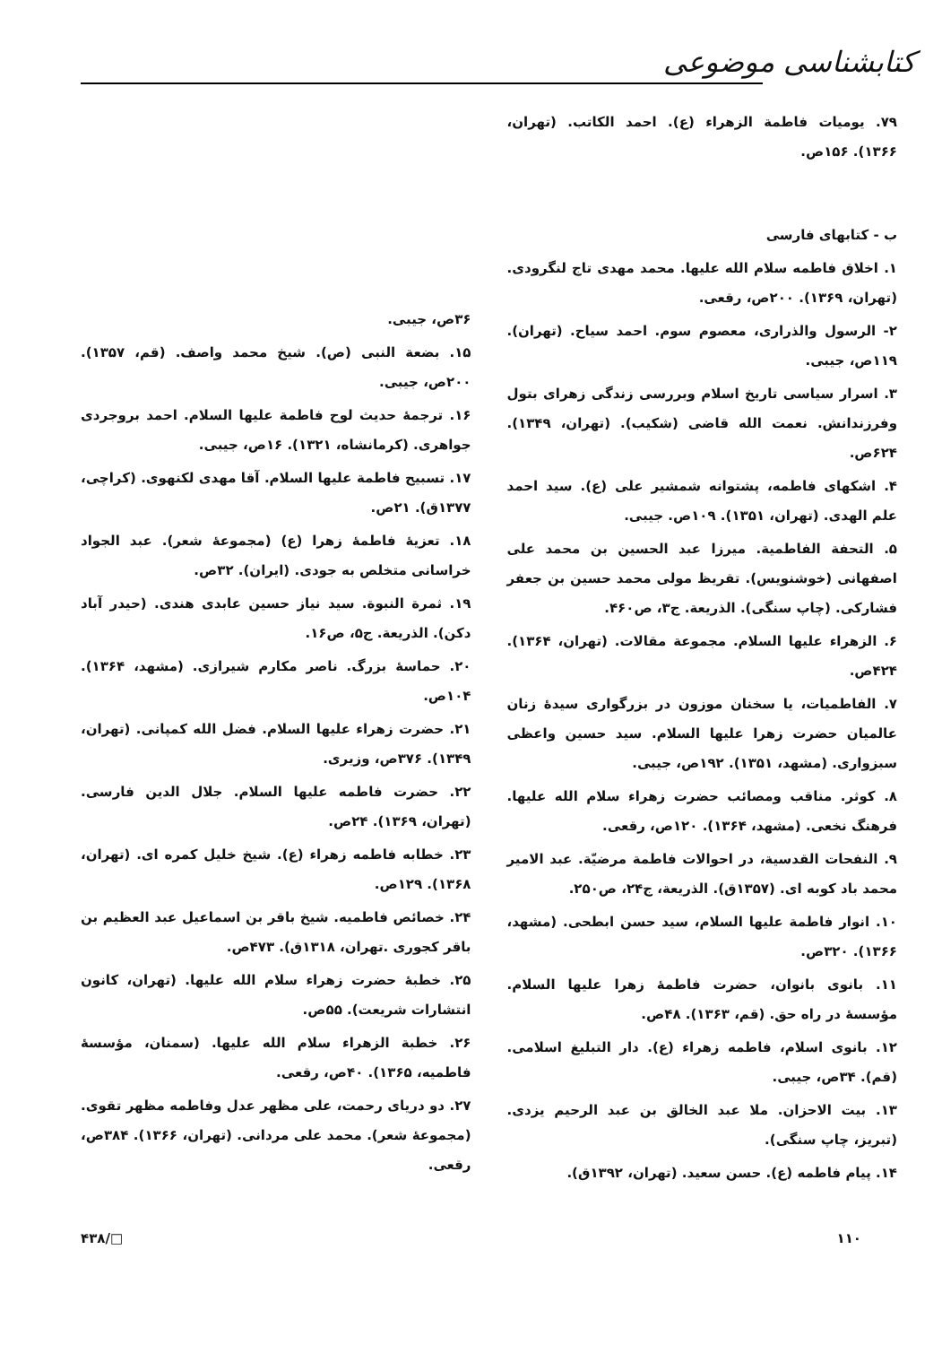کتابشناسی موضوعی
۷۹. یومیات فاطمة الزهراء (ع). احمد الکاتب. (تهران، ۱۳۶۶). ۱۵۶ص.
ب - کتابهای فارسی
۱. اخلاق فاطمه سلام الله علیها. محمد مهدی تاج لنگرودی. (تهران، ۱۳۶۹). ۲۰۰ص، رقعی.
۲- الرسول والذراری، معصوم سوم. احمد سیاح. (تهران). ۱۱۹ص، جیبی.
۳. اسرار سیاسی تاریخ اسلام وبررسی زندگی زهرای بتول وفرزندانش. نعمت الله قاضی (شکیب). (تهران، ۱۳۴۹). ۶۲۴ص.
۴. اشکهای فاطمه، پشتوانه شمشیر علی (ع). سید احمد علم الهدی. (تهران، ۱۳۵۱). ۱۰۹ص. جیبی.
۵. التحفة الفاطمیة. میرزا عبد الحسین بن محمد علی اصفهانی (خوشنویس). تقریظ مولی محمد حسین بن جعفر فشارکی. (چاپ سنگی). الذریعة. ج۳، ص۴۶۰.
۶. الزهراء علیها السلام. مجموعة مقالات. (تهران، ۱۳۶۴). ۴۲۴ص.
۷. الفاطمیات، یا سخنان موزون در بزرگواری سیدهٔ زنان عالمیان حضرت زهرا علیها السلام. سید حسین واعظی سبزواری. (مشهد، ۱۳۵۱). ۱۹۲ص، جیبی.
۸. کوثر. مناقب ومصائب حضرت زهراء سلام الله علیها. فرهنگ نخعی. (مشهد، ۱۳۶۴). ۱۲۰ص، رقعی.
۹. النفحات القدسیة، در احوالات فاطمة مرضیّة. عبد الامیر محمد باد کوبه ای. (۱۳۵۷ق). الذریعة، ج۲۴، ص۲۵۰.
۱۰. انوار فاطمة علیها السلام، سید حسن ابطحی. (مشهد، ۱۳۶۶). ۳۲۰ص.
۱۱. بانوی بانوان، حضرت فاطمهٔ زهرا علیها السلام. مؤسسهٔ در راه حق. (قم، ۱۳۶۳). ۴۸ص.
۱۲. بانوی اسلام، فاطمه زهراء (ع). دار التبلیغ اسلامی. (قم). ۳۴ص، جیبی.
۱۳. بیت الاحزان. ملا عبد الخالق بن عبد الرحیم یزدی. (تبریز، چاپ سنگی).
۱۴. پیام فاطمه (ع). حسن سعید. (تهران، ۱۳۹۲ق).
۳۶ص، جیبی.
۱۵. بضعة النبی (ص). شیخ محمد واصف. (قم، ۱۳۵۷). ۲۰۰ص، جیبی.
۱۶. ترجمهٔ حدیث لوح فاطمة علیها السلام. احمد بروجردی جواهری. (کرمانشاه، ۱۳۲۱). ۱۶ص، جیبی.
۱۷. تسبیح فاطمة علیها السلام. آقا مهدی لکنهوی. (کراچی، ۱۳۷۷ق). ۲۱ص.
۱۸. تعزیهٔ فاطمهٔ زهرا (ع) (مجموعهٔ شعر). عبد الجواد خراسانی متخلص به جودی. (ایران). ۳۲ص.
۱۹. ثمرة النبوة. سید نیاز حسین عابدی هندی. (حیدر آباد دکن). الذریعة. ج۵، ص۱۶.
۲۰. حماسهٔ بزرگ. ناصر مکارم شیرازی. (مشهد، ۱۳۶۴). ۱۰۴ص.
۲۱. حضرت زهراء علیها السلام. فضل الله کمپانی. (تهران، ۱۳۴۹). ۳۷۶ص، وزیری.
۲۲. حضرت فاطمه علیها السلام. جلال الدین فارسی. (تهران، ۱۳۶۹). ۲۴ص.
۲۳. خطابه فاطمه زهراء (ع). شیخ خلیل کمره ای. (تهران، ۱۳۶۸). ۱۲۹ص.
۲۴. خصائص فاطمیه. شیخ باقر بن اسماعیل عبد العظیم بن باقر کجوری .تهران، ۱۳۱۸ق). ۴۷۳ص.
۲۵. خطبهٔ حضرت زهراء سلام الله علیها. (تهران، کانون انتشارات شریعت). ۵۵ص.
۲۶. خطبة الزهراء سلام الله علیها. (سمنان، مؤسسهٔ فاطمیه، ۱۳۶۵). ۴۰ص، رقعی.
۲۷. دو دریای رحمت، علی مظهر عدل وفاطمه مظهر تقوی. (مجموعهٔ شعر). محمد علی مردانی. (تهران، ۱۳۶۶). ۳۸۴ص، رقعی.
۱۱۰ □/۴۳۸